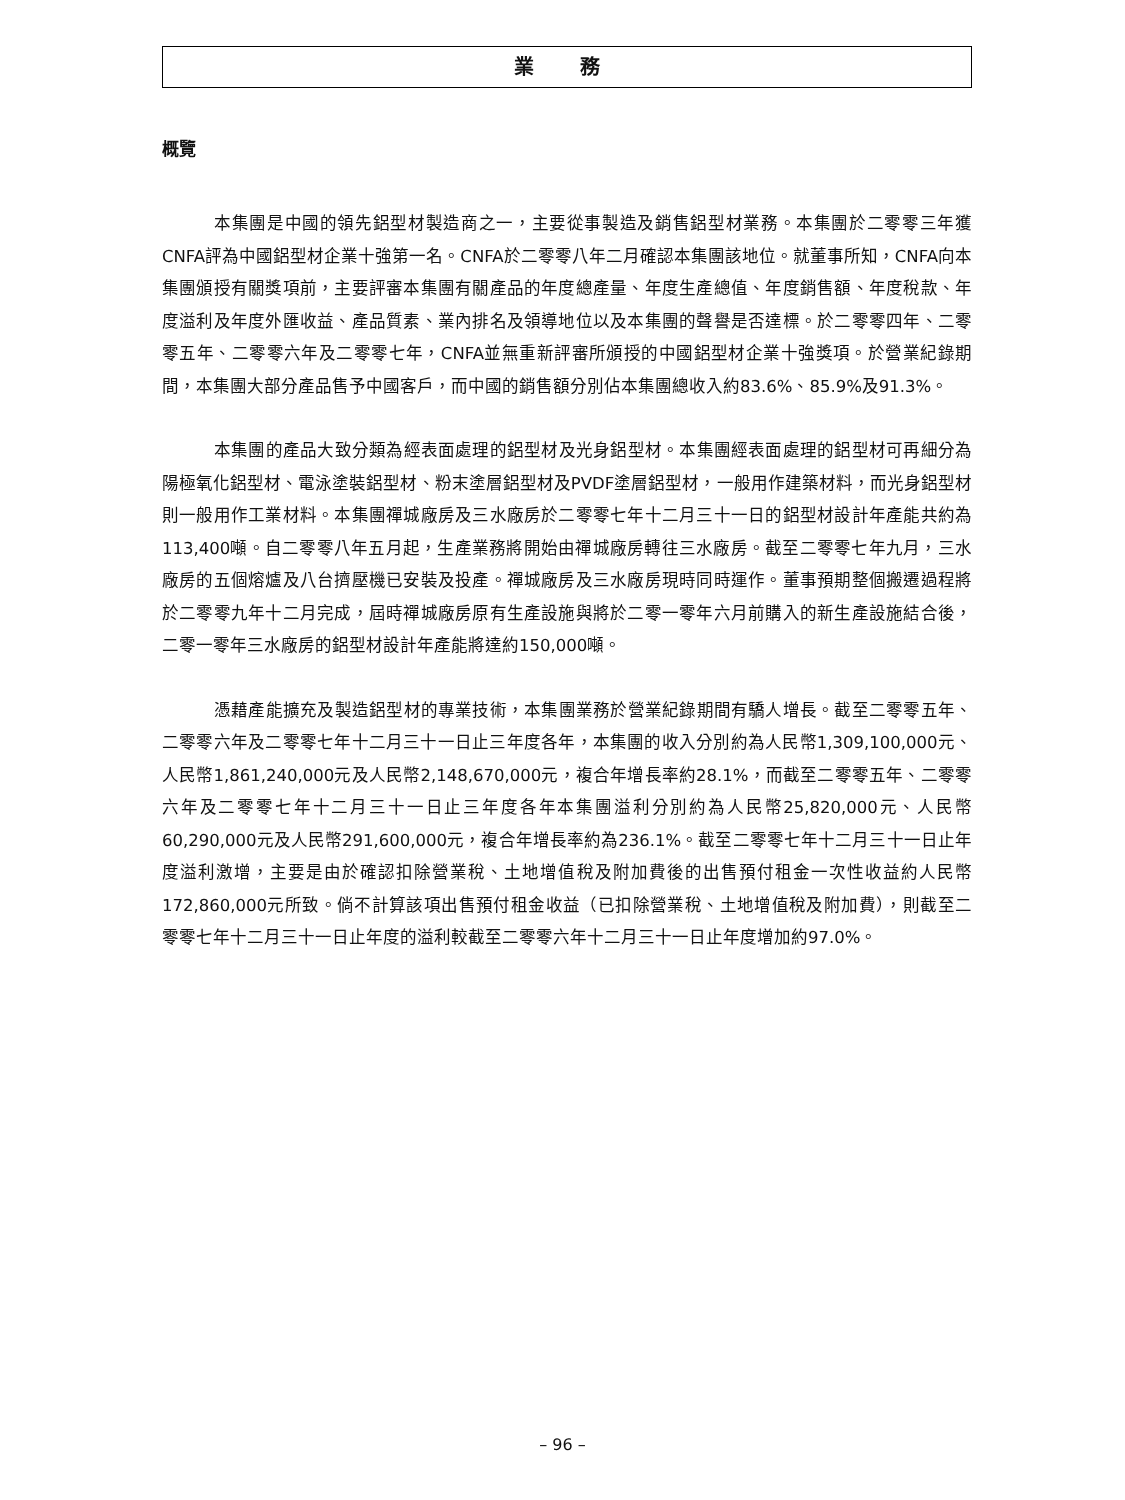業 務
概覽
本集團是中國的領先鋁型材製造商之一，主要從事製造及銷售鋁型材業務。本集團於二零零三年獲CNFA評為中國鋁型材企業十強第一名。CNFA於二零零八年二月確認本集團該地位。就董事所知，CNFA向本集團頒授有關獎項前，主要評審本集團有關產品的年度總產量、年度生產總值、年度銷售額、年度稅款、年度溢利及年度外匯收益、產品質素、業內排名及領導地位以及本集團的聲譽是否達標。於二零零四年、二零零五年、二零零六年及二零零七年，CNFA並無重新評審所頒授的中國鋁型材企業十強獎項。於營業紀錄期間，本集團大部分產品售予中國客戶，而中國的銷售額分別佔本集團總收入約83.6%、85.9%及91.3%。
本集團的產品大致分類為經表面處理的鋁型材及光身鋁型材。本集團經表面處理的鋁型材可再細分為陽極氧化鋁型材、電泳塗裝鋁型材、粉末塗層鋁型材及PVDF塗層鋁型材，一般用作建築材料，而光身鋁型材則一般用作工業材料。本集團禪城廠房及三水廠房於二零零七年十二月三十一日的鋁型材設計年產能共約為113,400噸。自二零零八年五月起，生產業務將開始由禪城廠房轉往三水廠房。截至二零零七年九月，三水廠房的五個熔爐及八台擠壓機已安裝及投產。禪城廠房及三水廠房現時同時運作。董事預期整個搬遷過程將於二零零九年十二月完成，屆時禪城廠房原有生產設施與將於二零一零年六月前購入的新生產設施結合後，二零一零年三水廠房的鋁型材設計年產能將達約150,000噸。
憑藉產能擴充及製造鋁型材的專業技術，本集團業務於營業紀錄期間有驕人增長。截至二零零五年、二零零六年及二零零七年十二月三十一日止三年度各年，本集團的收入分別約為人民幣1,309,100,000元、人民幣1,861,240,000元及人民幣2,148,670,000元，複合年增長率約28.1%，而截至二零零五年、二零零六年及二零零七年十二月三十一日止三年度各年本集團溢利分別約為人民幣25,820,000元、人民幣60,290,000元及人民幣291,600,000元，複合年增長率約為236.1%。截至二零零七年十二月三十一日止年度溢利激增，主要是由於確認扣除營業稅、土地增值稅及附加費後的出售預付租金一次性收益約人民幣172,860,000元所致。倘不計算該項出售預付租金收益（已扣除營業稅、土地增值稅及附加費），則截至二零零七年十二月三十一日止年度的溢利較截至二零零六年十二月三十一日止年度增加約97.0%。
– 96 –